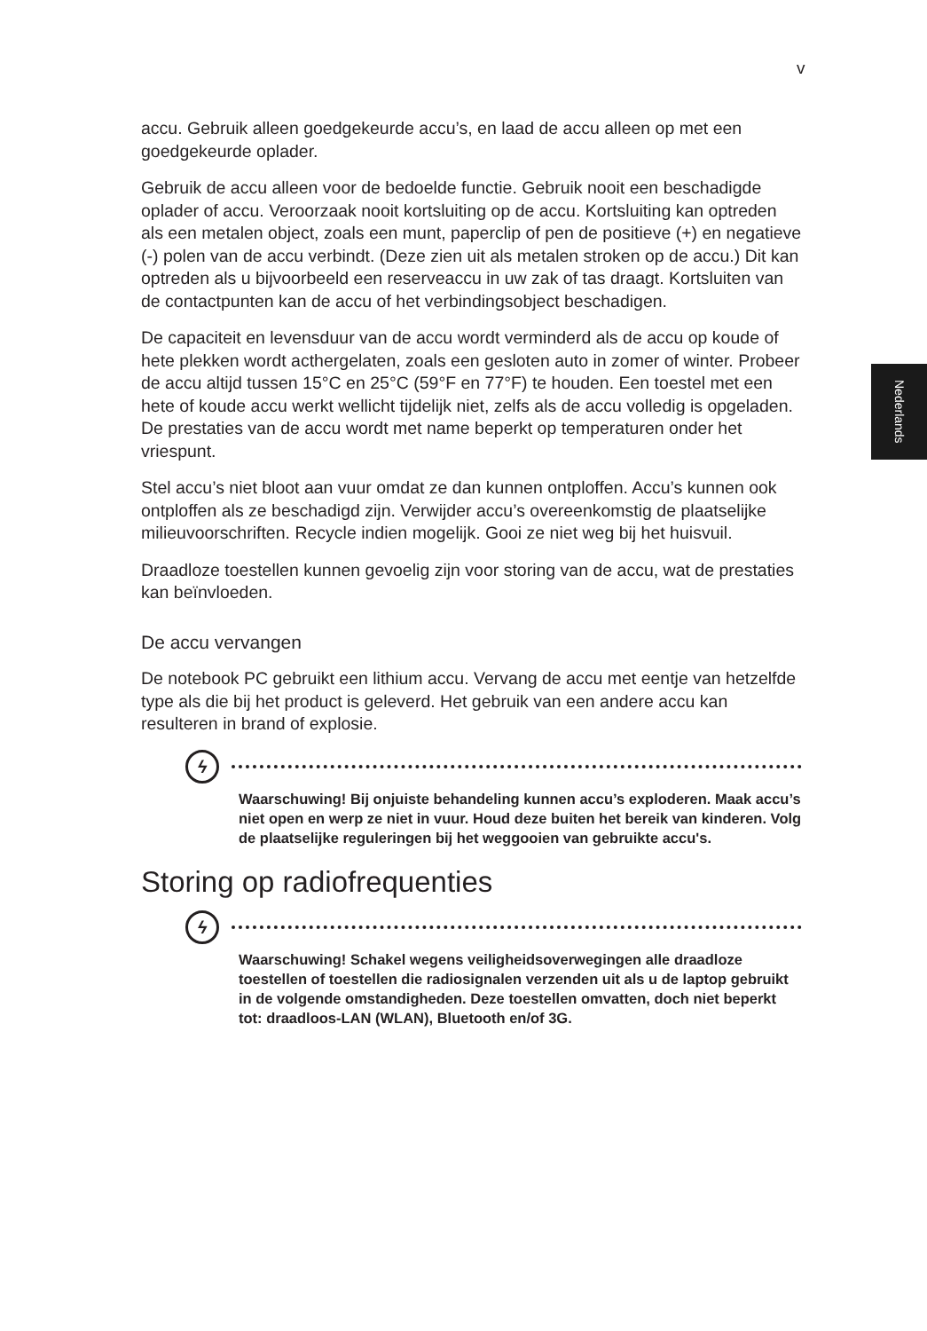v
Nederlands
accu. Gebruik alleen goedgekeurde accu’s, en laad de accu alleen op met een goedgekeurde oplader.
Gebruik de accu alleen voor de bedoelde functie. Gebruik nooit een beschadigde oplader of accu. Veroorzaak nooit kortsluiting op de accu. Kortsluiting kan optreden als een metalen object, zoals een munt, paperclip of pen de positieve (+) en negatieve (-) polen van de accu verbindt. (Deze zien uit als metalen stroken op de accu.) Dit kan optreden als u bijvoorbeeld een reserveaccu in uw zak of tas draagt. Kortsluiten van de contactpunten kan de accu of het verbindingsobject beschadigen.
De capaciteit en levensduur van de accu wordt verminderd als de accu op koude of hete plekken wordt acthergelaten, zoals een gesloten auto in zomer of winter. Probeer de accu altijd tussen 15°C en 25°C (59°F en 77°F) te houden. Een toestel met een hete of koude accu werkt wellicht tijdelijk niet, zelfs als de accu volledig is opgeladen. De prestaties van de accu wordt met name beperkt op temperaturen onder het vriespunt.
Stel accu’s niet bloot aan vuur omdat ze dan kunnen ontploffen. Accu’s kunnen ook ontploffen als ze beschadigd zijn. Verwijder accu’s overeenkomstig de plaatselijke milieuvoorschriften. Recycle indien mogelijk. Gooi ze niet weg bij het huisvuil.
Draadloze toestellen kunnen gevoelig zijn voor storing van de accu, wat de prestaties kan beïnvloeden.
De accu vervangen
De notebook PC gebruikt een lithium accu. Vervang de accu met eentje van hetzelfde type als die bij het product is geleverd. Het gebruik van een andere accu kan resulteren in brand of explosie.
ϟ
Waarschuwing! Bij onjuiste behandeling kunnen accu’s exploderen. Maak accu’s niet open en werp ze niet in vuur. Houd deze buiten het bereik van kinderen. Volg de plaatselijke reguleringen bij het weggooien van gebruikte accu's.
Storing op radiofrequenties
ϟ
Waarschuwing! Schakel wegens veiligheidsoverwegingen alle draadloze toestellen of toestellen die radiosignalen verzenden uit als u de laptop gebruikt in de volgende omstandigheden. Deze toestellen omvatten, doch niet beperkt tot: draadloos-LAN (WLAN), Bluetooth en/of 3G.